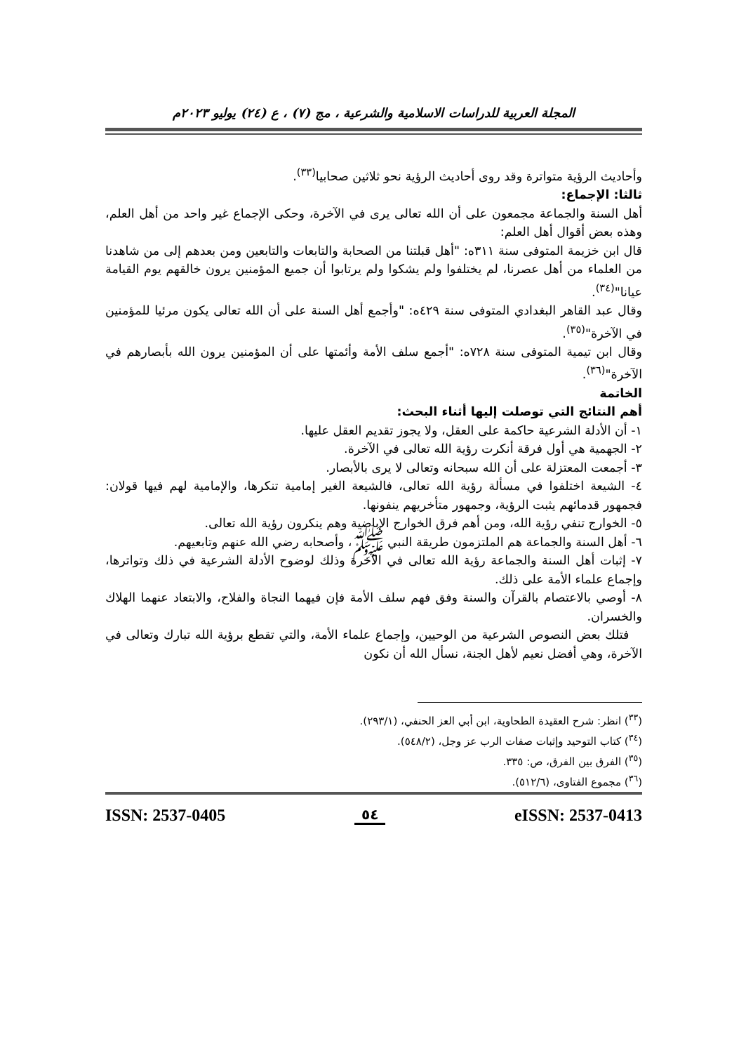المجلة العربية للدراسات الاسلامية والشرعية ، مج (٧) ، ع (٢٤) يوليو ٢٠٢٣م
وأحاديث الرؤية متواترة وقد روى أحاديث الرؤية نحو ثلاثين صحابيا<sup>(٣٣)</sup>.
ثالثا: الإجماع:
أهل السنة والجماعة مجمعون على أن الله تعالى يرى في الآخرة، وحكى الإجماع غير واحد من أهل العلم، وهذه بعض أقوال أهل العلم:
قال ابن خزيمة المتوفى سنة ٣١١ه: "أهل قبلتنا من الصحابة والتابعات والتابعين ومن بعدهم إلى من شاهدنا من العلماء من أهل عصرنا، لم يختلفوا ولم يشكوا ولم يرتابوا أن جميع المؤمنين يرون خالقهم يوم القيامة عيانا"<sup>(٣٤)</sup>.
وقال عبد القاهر البغدادي المتوفى سنة ٤٢٩ه: "وأجمع أهل السنة على أن الله تعالى يكون مرئيا للمؤمنين في الآخرة"<sup>(٣٥)</sup>.
وقال ابن تيمية المتوفى سنة ٧٢٨ه: "أجمع سلف الأمة وأئمتها على أن المؤمنين يرون الله بأبصارهم في الآخرة"<sup>(٣٦)</sup>.
الخاتمة
أهم النتائج التي توصلت إليها أثناء البحث:
١- أن الأدلة الشرعية حاكمة على العقل، ولا يجوز تقديم العقل عليها.
٢- الجهمية هي أول فرقة أنكرت رؤية الله تعالى في الآخرة.
٣- أجمعت المعتزلة على أن الله سبحانه وتعالى لا يرى بالأبصار.
٤- الشيعة اختلفوا في مسألة رؤية الله تعالى، فالشيعة الغير إمامية تنكرها، والإمامية لهم فيها قولان: فجمهور قدمائهم يثبت الرؤية، وجمهور متأخريهم ينفونها.
٥- الخوارج تنفي رؤية الله، ومن أهم فرق الخوارج الإباضية وهم ينكرون رؤية الله تعالى.
٦- أهل السنة والجماعة هم الملتزمون طريقة النبي ﷺ، وأصحابه رضي الله عنهم وتابعيهم.
٧- إثبات أهل السنة والجماعة رؤية الله تعالى في الآخرة وذلك لوضوح الأدلة الشرعية في ذلك وتواترها، وإجماع علماء الأمة على ذلك.
٨- أوصي بالاعتصام بالقرآن والسنة وفق فهم سلف الأمة فإن فيهما النجاة والفلاح، والابتعاد عنهما الهلاك والخسران.
فتلك بعض النصوص الشرعية من الوحيين، وإجماع علماء الأمة، والتي تقطع برؤية الله تبارك وتعالى في الآخرة، وهي أفضل نعيم لأهل الجنة، نسأل الله أن نكون
(<sup>٣٣</sup>) انظر: شرح العقيدة الطحاوية، ابن أبي العز الحنفي، (٢٩٣/١).
(<sup>٣٤</sup>) كتاب التوحيد وإثبات صفات الرب عز وجل، (٥٤٨/٢).
(<sup>٣٥</sup>) الفرق بين الفرق، ص: ٣٣٥.
(<sup>٣٦</sup>) مجموع الفتاوى، (٥١٢/٦).
ISSN: 2537-0405 ٥٤ eISSN: 2537-0413